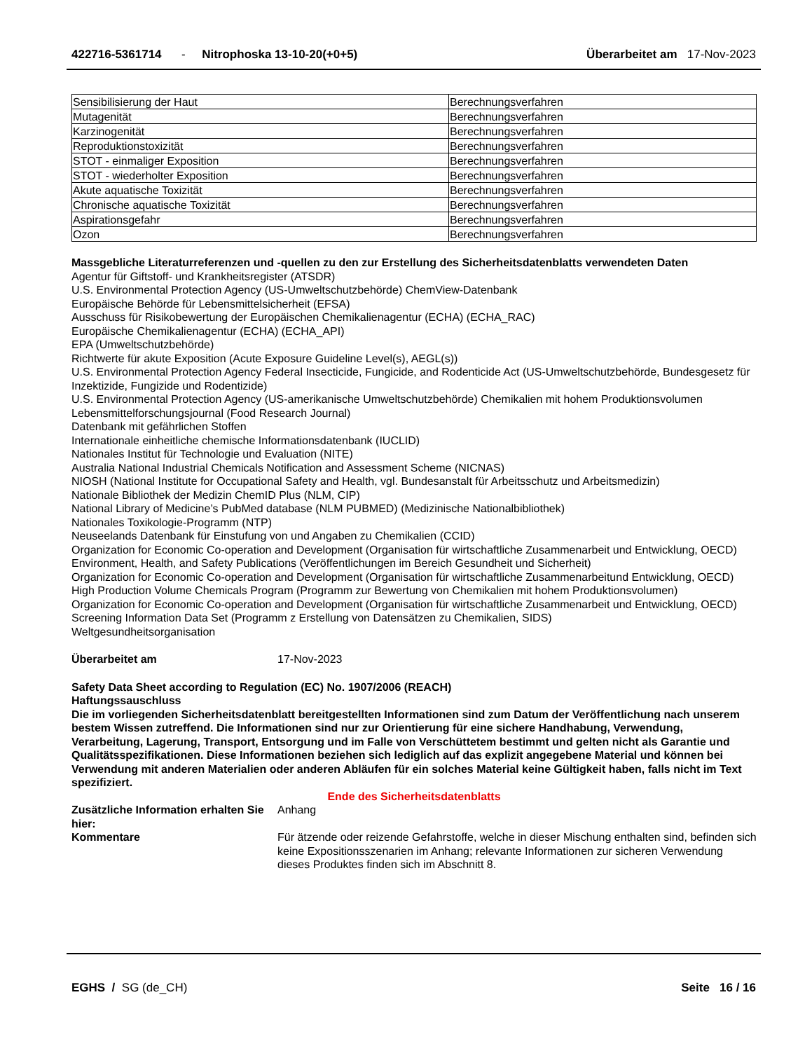422716-5361714 - Nitrophoska 13-10-20(+0+5)
Überarbeitet am 17-Nov-2023
| Sensibilisierung der Haut | Berechnungsverfahren |
| Mutagenität | Berechnungsverfahren |
| Karzinogenität | Berechnungsverfahren |
| Reproduktionstoxizität | Berechnungsverfahren |
| STOT - einmaliger Exposition | Berechnungsverfahren |
| STOT - wiederholter Exposition | Berechnungsverfahren |
| Akute aquatische Toxizität | Berechnungsverfahren |
| Chronische aquatische Toxizität | Berechnungsverfahren |
| Aspirationsgefahr | Berechnungsverfahren |
| Ozon | Berechnungsverfahren |
Massgebliche Literaturreferenzen und -quellen zu den zur Erstellung des Sicherheitsdatenblatts verwendeten Daten
Agentur für Giftstoff- und Krankheitsregister (ATSDR)
U.S. Environmental Protection Agency (US-Umweltschutzbehörde) ChemView-Datenbank
Europäische Behörde für Lebensmittelsicherheit (EFSA)
Ausschuss für Risikobewertung der Europäischen Chemikalienagentur (ECHA) (ECHA_RAC)
Europäische Chemikalienagentur (ECHA) (ECHA_API)
EPA (Umweltschutzbehörde)
Richtwerte für akute Exposition (Acute Exposure Guideline Level(s), AEGL(s))
U.S. Environmental Protection Agency Federal Insecticide, Fungicide, and Rodenticide Act (US-Umweltschutzbehörde, Bundesgesetz für Inzektizide, Fungizide und Rodentizide)
U.S. Environmental Protection Agency (US-amerikanische Umweltschutzbehörde) Chemikalien mit hohem Produktionsvolumen
Lebensmittelforschungsjournal (Food Research Journal)
Datenbank mit gefährlichen Stoffen
Internationale einheitliche chemische Informationsdatenbank (IUCLID)
Nationales Institut für Technologie und Evaluation (NITE)
Australia National Industrial Chemicals Notification and Assessment Scheme (NICNAS)
NIOSH (National Institute for Occupational Safety and Health, vgl. Bundesanstalt für Arbeitsschutz und Arbeitsmedizin)
Nationale Bibliothek der Medizin ChemID Plus (NLM, CIP)
National Library of Medicine’s PubMed database (NLM PUBMED) (Medizinische Nationalbibliothek)
Nationales Toxikologie-Programm (NTP)
Neuseelands Datenbank für Einstufung von und Angaben zu Chemikalien (CCID)
Organization for Economic Co-operation and Development (Organisation für wirtschaftliche Zusammenarbeit und Entwicklung, OECD) Environment, Health, and Safety Publications (Veröffentlichungen im Bereich Gesundheit und Sicherheit)
Organization for Economic Co-operation and Development (Organisation für wirtschaftliche Zusammenarbeitund Entwicklung, OECD) High Production Volume Chemicals Program (Programm zur Bewertung von Chemikalien mit hohem Produktionsvolumen)
Organization for Economic Co-operation and Development (Organisation für wirtschaftliche Zusammenarbeit und Entwicklung, OECD) Screening Information Data Set (Programm z Erstellung von Datensätzen zu Chemikalien, SIDS)
Weltgesundheitsorganisation
Überarbeitet am 17-Nov-2023
Safety Data Sheet according to Regulation (EC) No. 1907/2006 (REACH)
Haftungssauschluss
Die im vorliegenden Sicherheitsdatenblatt bereitgestellten Informationen sind zum Datum der Veröffentlichung nach unserem bestem Wissen zutreffend. Die Informationen sind nur zur Orientierung für eine sichere Handhabung, Verwendung, Verarbeitung, Lagerung, Transport, Entsorgung und im Falle von Verschüttetem bestimmt und gelten nicht als Garantie und Qualitätsspezifikationen. Diese Informationen beziehen sich lediglich auf das explizit angegebene Material und können bei Verwendung mit anderen Materialien oder anderen Abläufen für ein solches Material keine Gültigkeit haben, falls nicht im Text spezifiziert.
Ende des Sicherheitsdatenblatts
Zusätzliche Information erhalten Sie hier:
Anhang
Kommentare Für ätzende oder reizende Gefahrstoffe, welche in dieser Mischung enthalten sind, befinden sich keine Expositionsszenarien im Anhang; relevante Informationen zur sicheren Verwendung dieses Produktes finden sich im Abschnitt 8.
EGHS / SG (de_CH) Seite 16 / 16